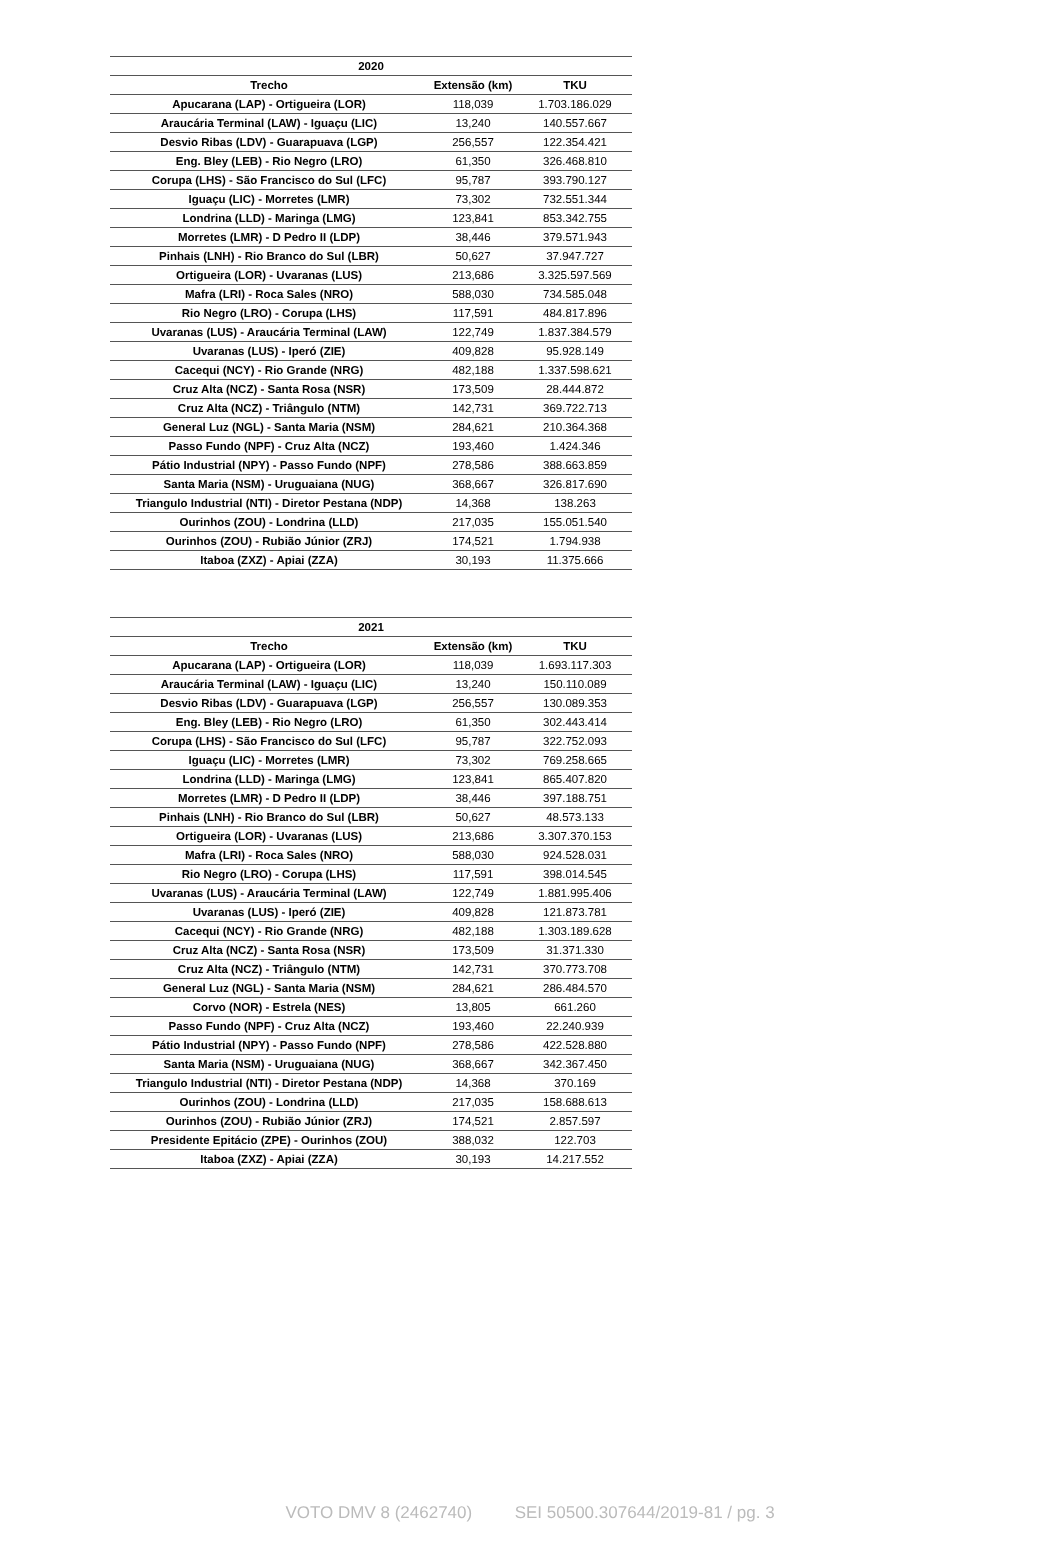| 2020 | | |
| --- | --- | --- |
| Trecho | Extensão (km) | TKU |
| Apucarana (LAP) - Ortigueira (LOR) | 118,039 | 1.703.186.029 |
| Araucária Terminal (LAW) - Iguaçu (LIC) | 13,240 | 140.557.667 |
| Desvio Ribas (LDV) - Guarapuava (LGP) | 256,557 | 122.354.421 |
| Eng. Bley (LEB) - Rio Negro (LRO) | 61,350 | 326.468.810 |
| Corupa (LHS) - São Francisco do Sul (LFC) | 95,787 | 393.790.127 |
| Iguaçu (LIC) - Morretes (LMR) | 73,302 | 732.551.344 |
| Londrina (LLD) - Maringa (LMG) | 123,841 | 853.342.755 |
| Morretes (LMR) - D Pedro II (LDP) | 38,446 | 379.571.943 |
| Pinhais (LNH) - Rio Branco do Sul (LBR) | 50,627 | 37.947.727 |
| Ortigueira (LOR) - Uvaranas (LUS) | 213,686 | 3.325.597.569 |
| Mafra (LRI) - Roca Sales (NRO) | 588,030 | 734.585.048 |
| Rio Negro (LRO) - Corupa (LHS) | 117,591 | 484.817.896 |
| Uvaranas (LUS) - Araucária Terminal (LAW) | 122,749 | 1.837.384.579 |
| Uvaranas (LUS) - Iperó (ZIE) | 409,828 | 95.928.149 |
| Cacequi (NCY) - Rio Grande (NRG) | 482,188 | 1.337.598.621 |
| Cruz Alta (NCZ) - Santa Rosa (NSR) | 173,509 | 28.444.872 |
| Cruz Alta (NCZ) - Triângulo (NTM) | 142,731 | 369.722.713 |
| General Luz (NGL) - Santa Maria (NSM) | 284,621 | 210.364.368 |
| Passo Fundo (NPF) - Cruz Alta (NCZ) | 193,460 | 1.424.346 |
| Pátio Industrial (NPY) - Passo Fundo (NPF) | 278,586 | 388.663.859 |
| Santa Maria (NSM) - Uruguaiana (NUG) | 368,667 | 326.817.690 |
| Triangulo Industrial (NTI) - Diretor Pestana (NDP) | 14,368 | 138.263 |
| Ourinhos (ZOU) - Londrina (LLD) | 217,035 | 155.051.540 |
| Ourinhos (ZOU) - Rubião Júnior (ZRJ) | 174,521 | 1.794.938 |
| Itaboa (ZXZ) - Apiai (ZZA) | 30,193 | 11.375.666 |
| 2021 | | |
| --- | --- | --- |
| Trecho | Extensão (km) | TKU |
| Apucarana (LAP) - Ortigueira (LOR) | 118,039 | 1.693.117.303 |
| Araucária Terminal (LAW) - Iguaçu (LIC) | 13,240 | 150.110.089 |
| Desvio Ribas (LDV) - Guarapuava (LGP) | 256,557 | 130.089.353 |
| Eng. Bley (LEB) - Rio Negro (LRO) | 61,350 | 302.443.414 |
| Corupa (LHS) - São Francisco do Sul (LFC) | 95,787 | 322.752.093 |
| Iguaçu (LIC) - Morretes (LMR) | 73,302 | 769.258.665 |
| Londrina (LLD) - Maringa (LMG) | 123,841 | 865.407.820 |
| Morretes (LMR) - D Pedro II (LDP) | 38,446 | 397.188.751 |
| Pinhais (LNH) - Rio Branco do Sul (LBR) | 50,627 | 48.573.133 |
| Ortigueira (LOR) - Uvaranas (LUS) | 213,686 | 3.307.370.153 |
| Mafra (LRI) - Roca Sales (NRO) | 588,030 | 924.528.031 |
| Rio Negro (LRO) - Corupa (LHS) | 117,591 | 398.014.545 |
| Uvaranas (LUS) - Araucária Terminal (LAW) | 122,749 | 1.881.995.406 |
| Uvaranas (LUS) - Iperó (ZIE) | 409,828 | 121.873.781 |
| Cacequi (NCY) - Rio Grande (NRG) | 482,188 | 1.303.189.628 |
| Cruz Alta (NCZ) - Santa Rosa (NSR) | 173,509 | 31.371.330 |
| Cruz Alta (NCZ) - Triângulo (NTM) | 142,731 | 370.773.708 |
| General Luz (NGL) - Santa Maria (NSM) | 284,621 | 286.484.570 |
| Corvo (NOR) - Estrela (NES) | 13,805 | 661.260 |
| Passo Fundo (NPF) - Cruz Alta (NCZ) | 193,460 | 22.240.939 |
| Pátio Industrial (NPY) - Passo Fundo (NPF) | 278,586 | 422.528.880 |
| Santa Maria (NSM) - Uruguaiana (NUG) | 368,667 | 342.367.450 |
| Triangulo Industrial (NTI) - Diretor Pestana (NDP) | 14,368 | 370.169 |
| Ourinhos (ZOU) - Londrina (LLD) | 217,035 | 158.688.613 |
| Ourinhos (ZOU) - Rubião Júnior (ZRJ) | 174,521 | 2.857.597 |
| Presidente Epitácio (ZPE) - Ourinhos (ZOU) | 388,032 | 122.703 |
| Itaboa (ZXZ) - Apiai (ZZA) | 30,193 | 14.217.552 |
VOTO DMV 8 (2462740) SEI 50500.307644/2019-81 / pg. 3